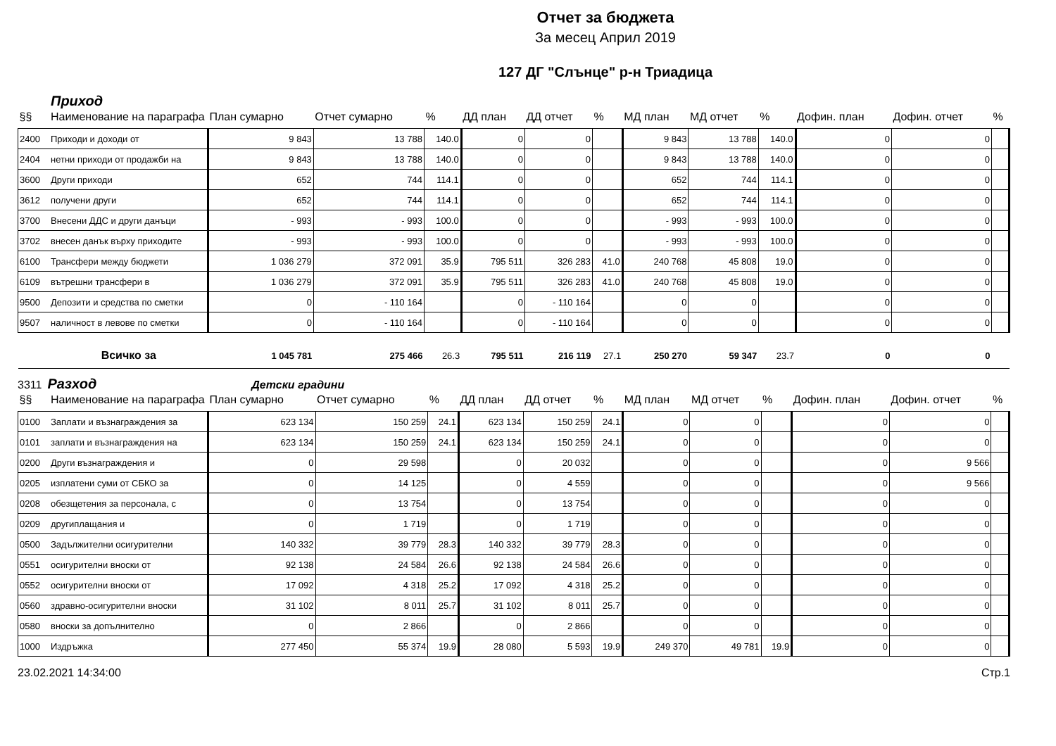Отчет за бюджета
За месец Април 2019
127 ДГ "Слънце" р-н Триадица
Приход
| §§ | Наименование на параграфа | План сумарно | Отчет сумарно | % | ДД план | ДД отчет | % | МД план | МД отчет | % | Дофин. план | Дофин. отчет | % |
| --- | --- | --- | --- | --- | --- | --- | --- | --- | --- | --- | --- | --- | --- |
| 2400 | Приходи и доходи от | 9 843 | 13 788 | 140.0 | 0 | 0 | | 9 843 | 13 788 | 140.0 | 0 | 0 | |
| 2404 | нетни приходи от продажби на | 9 843 | 13 788 | 140.0 | 0 | 0 | | 9 843 | 13 788 | 140.0 | 0 | 0 | |
| 3600 | Други приходи | 652 | 744 | 114.1 | 0 | 0 | | 652 | 744 | 114.1 | 0 | 0 | |
| 3612 | получени други | 652 | 744 | 114.1 | 0 | 0 | | 652 | 744 | 114.1 | 0 | 0 | |
| 3700 | Внесени ДДС и други данъци | - 993 | - 993 | 100.0 | 0 | 0 | | - 993 | - 993 | 100.0 | 0 | 0 | |
| 3702 | внесен данък върху приходите | - 993 | - 993 | 100.0 | 0 | 0 | | - 993 | - 993 | 100.0 | 0 | 0 | |
| 6100 | Трансфери между бюджети | 1 036 279 | 372 091 | 35.9 | 795 511 | 326 283 | 41.0 | 240 768 | 45 808 | 19.0 | 0 | 0 | |
| 6109 | вътрешни трансфери в | 1 036 279 | 372 091 | 35.9 | 795 511 | 326 283 | 41.0 | 240 768 | 45 808 | 19.0 | 0 | 0 | |
| 9500 | Депозити и средства по сметки | 0 | - 110 164 | | 0 | - 110 164 | | 0 | 0 | | 0 | 0 | |
| 9507 | наличност в левове по сметки | 0 | - 110 164 | | 0 | - 110 164 | | 0 | 0 | | 0 | 0 | |
| | Всичко за | 1 045 781 | 275 466 | 26.3 | 795 511 | 216 119 | 27.1 | 250 270 | 59 347 | 23.7 | 0 | 0 | |
3311 Разход Детски градини
| §§ | Наименование на параграфа | План сумарно | Отчет сумарно | % | ДД план | ДД отчет | % | МД план | МД отчет | % | Дофин. план | Дофин. отчет | % |
| --- | --- | --- | --- | --- | --- | --- | --- | --- | --- | --- | --- | --- | --- |
| 0100 | Заплати и възнаграждения за | 623 134 | 150 259 | 24.1 | 623 134 | 150 259 | 24.1 | 0 | 0 | | 0 | 0 | |
| 0101 | заплати и възнаграждения на | 623 134 | 150 259 | 24.1 | 623 134 | 150 259 | 24.1 | 0 | 0 | | 0 | 0 | |
| 0200 | Други възнаграждения и | 0 | 29 598 | | 0 | 20 032 | | 0 | 0 | | 0 | 9 566 | |
| 0205 | изплатени суми от СБКО за | 0 | 14 125 | | 0 | 4 559 | | 0 | 0 | | 0 | 9 566 | |
| 0208 | обезщетения за персонала, с | 0 | 13 754 | | 0 | 13 754 | | 0 | 0 | | 0 | 0 | |
| 0209 | другиплащания и | 0 | 1 719 | | 0 | 1 719 | | 0 | 0 | | 0 | 0 | |
| 0500 | Задължителни осигурителни | 140 332 | 39 779 | 28.3 | 140 332 | 39 779 | 28.3 | 0 | 0 | | 0 | 0 | |
| 0551 | осигурителни вноски от | 92 138 | 24 584 | 26.6 | 92 138 | 24 584 | 26.6 | 0 | 0 | | 0 | 0 | |
| 0552 | осигурителни вноски от | 17 092 | 4 318 | 25.2 | 17 092 | 4 318 | 25.2 | 0 | 0 | | 0 | 0 | |
| 0560 | здравно-осигурителни вноски | 31 102 | 8 011 | 25.7 | 31 102 | 8 011 | 25.7 | 0 | 0 | | 0 | 0 | |
| 0580 | вноски за допълнително | 0 | 2 866 | | 0 | 2 866 | | 0 | 0 | | 0 | 0 | |
| 1000 | Издръжка | 277 450 | 55 374 | 19.9 | 28 080 | 5 593 | 19.9 | 249 370 | 49 781 | 19.9 | 0 | 0 | |
23.02.2021 14:34:00 Стр.1